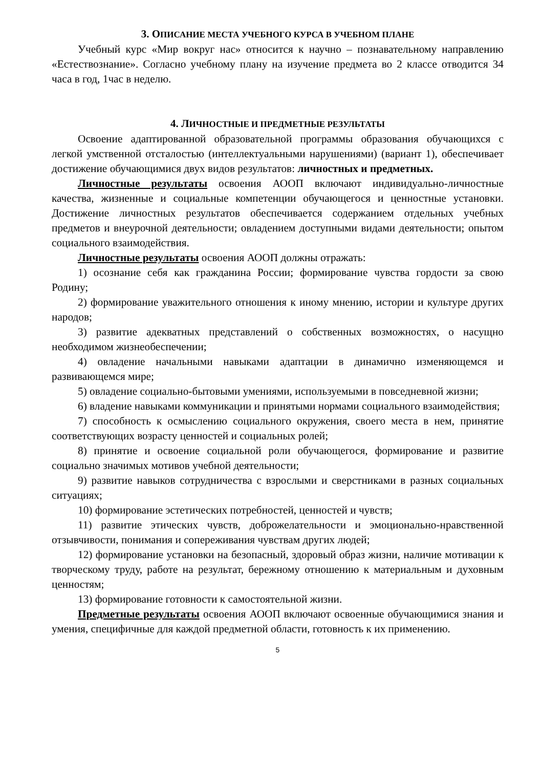3. ОПИСАНИЕ МЕСТА УЧЕБНОГО КУРСА В УЧЕБНОМ ПЛАНЕ
Учебный курс «Мир вокруг нас» относится к научно – познавательному направлению «Естествознание». Согласно учебному плану на изучение предмета во 2 классе отводится 34 часа в год, 1час в неделю.
4. ЛИЧНОСТНЫЕ И ПРЕДМЕТНЫЕ РЕЗУЛЬТАТЫ
Освоение адаптированной образовательной программы образования обучающихся с легкой умственной отсталостью (интеллектуальными нарушениями) (вариант 1), обеспечивает достижение обучающимися двух видов результатов: личностных и предметных.
Личностные результаты освоения АООП включают индивидуально-личностные качества, жизненные и социальные компетенции обучающегося и ценностные установки. Достижение личностных результатов обеспечивается содержанием отдельных учебных предметов и внеурочной деятельности; овладением доступными видами деятельности; опытом социального взаимодействия.
Личностные результаты освоения АООП должны отражать:
1) осознание себя как гражданина России; формирование чувства гордости за свою Родину;
2) формирование уважительного отношения к иному мнению, истории и культуре других народов;
3) развитие адекватных представлений о собственных возможностях, о насущно необходимом жизнеобеспечении;
4) овладение начальными навыками адаптации в динамично изменяющемся и развивающемся мире;
5) овладение социально-бытовыми умениями, используемыми в повседневной жизни;
6) владение навыками коммуникации и принятыми нормами социального взаимодействия;
7) способность к осмыслению социального окружения, своего места в нем, принятие соответствующих возрасту ценностей и социальных ролей;
8) принятие и освоение социальной роли обучающегося, формирование и развитие социально значимых мотивов учебной деятельности;
9) развитие навыков сотрудничества с взрослыми и сверстниками в разных социальных ситуациях;
10) формирование эстетических потребностей, ценностей и чувств;
11) развитие этических чувств, доброжелательности и эмоционально-нравственной отзывчивости, понимания и сопереживания чувствам других людей;
12) формирование установки на безопасный, здоровый образ жизни, наличие мотивации к творческому труду, работе на результат, бережному отношению к материальным и духовным ценностям;
13) формирование готовности к самостоятельной жизни.
Предметные результаты освоения АООП включают освоенные обучающимися знания и умения, специфичные для каждой предметной области, готовность к их применению.
5